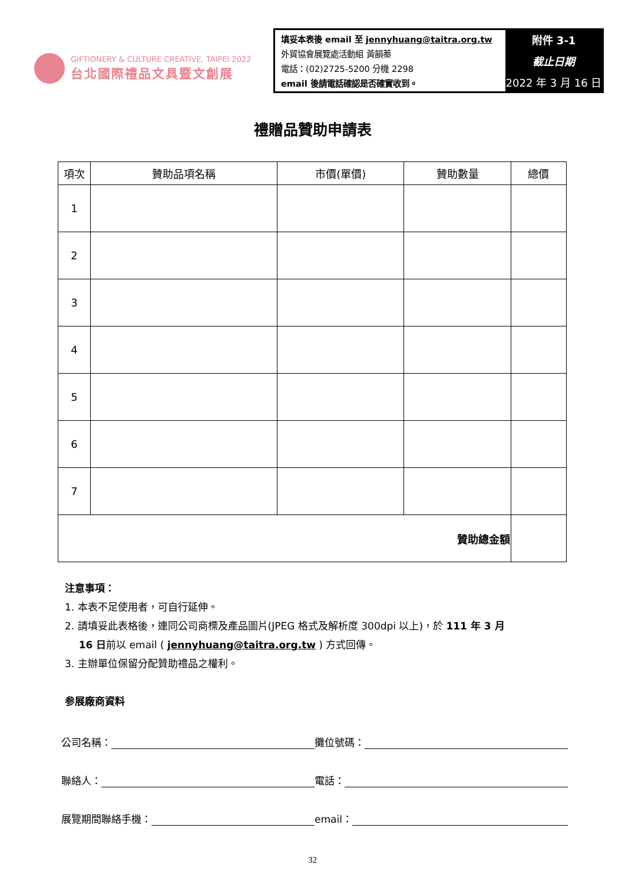GIFTIONERY & CULTURE CREATIVE, TAIPEI 2022
台北國際禮品文具暨文創展
填妥本表後 email 至 jennyhuang@taitra.org.tw
外貿協會展覽處活動組 黃韻蓁
電話：(02)2725-5200 分機 2298
email 後請電話確認是否確實收到。
附件 3-1
截止日期
2022 年 3 月 16 日
禮贈品贊助申請表
| 項次 | 贊助品項名稱 | 市價(單價) | 贊助數量 | 總價 |
| --- | --- | --- | --- | --- |
| 1 | | | | |
| 2 | | | | |
| 3 | | | | |
| 4 | | | | |
| 5 | | | | |
| 6 | | | | |
| 7 | | | | |
| 贊助總金額 | | | | |
注意事項：
1. 本表不足使用者，可自行延伸。
2. 請填妥此表格後，連同公司商標及產品圖片(JPEG 格式及解析度 300dpi 以上)，於 111 年 3 月
16 日前以 email ( jennyhuang@taitra.org.tw ) 方式回傳。
3. 主辦單位保留分配贊助禮品之權利。
参展廠商資料
公司名稱： 攤位號碼：
聯絡人： 電話：
展覽期間聯絡手機： email：
32